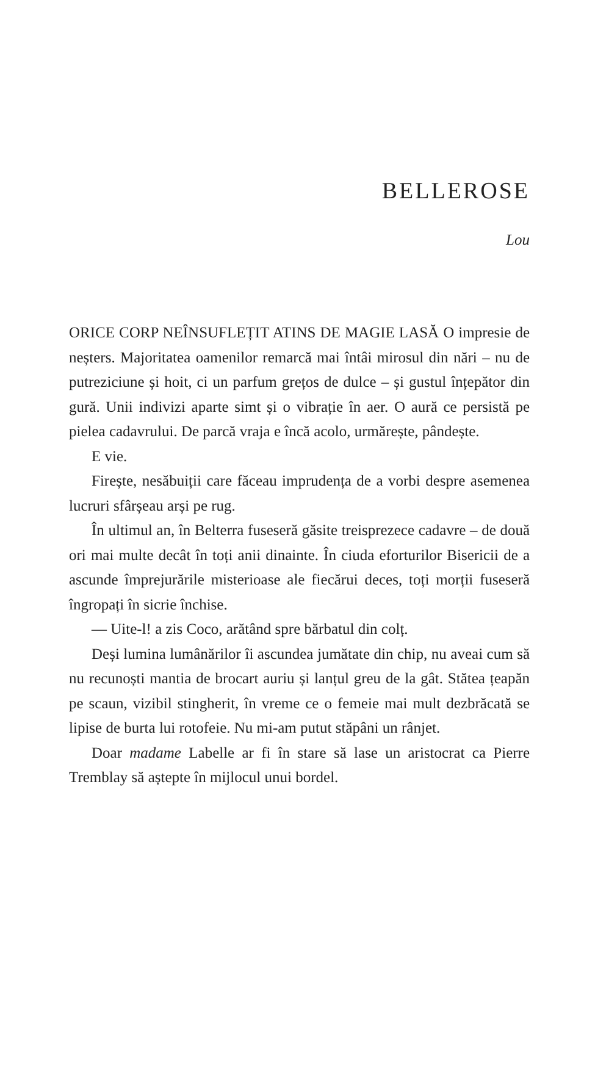BELLEROSE
Lou
ORICE CORP NEÎNSUFLEȚIT ATINS DE MAGIE LASĂ O impresie de neșters. Majoritatea oamenilor remarcă mai întâi mirosul din nări – nu de putreziciune și hoit, ci un parfum grețos de dulce – și gustul înțepător din gură. Unii indivizi aparte simt și o vibrație în aer. O aură ce persistă pe pielea cadavrului. De parcă vraja e încă acolo, urmărește, pândește.
E vie.
Firește, nesăbuiții care făceau imprudența de a vorbi despre asemenea lucruri sfârșeau arși pe rug.
În ultimul an, în Belterra fuseseră găsite treisprezece cadavre – de două ori mai multe decât în toți anii dinainte. În ciuda eforturilor Bisericii de a ascunde împrejurările misterioase ale fiecărui deces, toți morții fuseseră îngropați în sicrie închise.
— Uite-l! a zis Coco, arătând spre bărbatul din colț.
Deși lumina lumânărilor îi ascundea jumătate din chip, nu aveai cum să nu recunoști mantia de brocart auriu și lanțul greu de la gât. Stătea țeapăn pe scaun, vizibil stingherit, în vreme ce o femeie mai mult dezbrăcată se lipise de burta lui rotofeie. Nu mi-am putut stăpâni un rânjet.
Doar madame Labelle ar fi în stare să lase un aristocrat ca Pierre Tremblay să aștepte în mijlocul unui bordel.